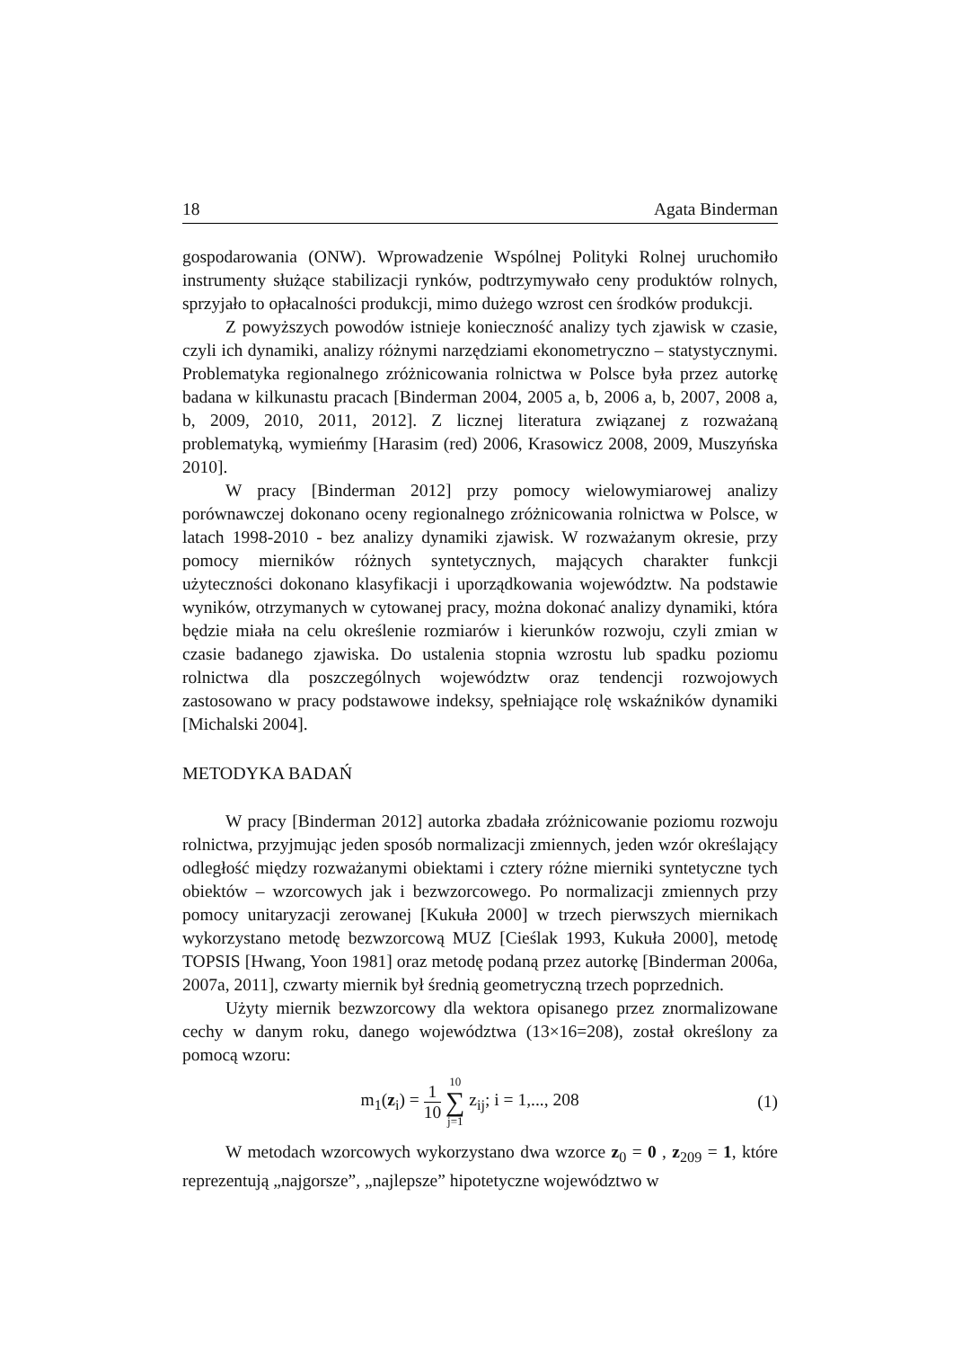18 Agata Binderman
gospodarowania (ONW). Wprowadzenie Wspólnej Polityki Rolnej uruchomiło instrumenty służące stabilizacji rynków, podtrzymywało ceny produktów rolnych, sprzyjało to opłacalności produkcji, mimo dużego wzrost cen środków produkcji.
Z powyższych powodów istnieje konieczność analizy tych zjawisk w czasie, czyli ich dynamiki, analizy różnymi narzędziami ekonometryczno – statystycznymi. Problematyka regionalnego zróżnicowania rolnictwa w Polsce była przez autorkę badana w kilkunastu pracach [Binderman 2004, 2005 a, b, 2006 a, b, 2007, 2008 a, b, 2009, 2010, 2011, 2012]. Z licznej literatura związanej z rozważaną problematyką, wymieńmy [Harasim (red) 2006, Krasowicz 2008, 2009, Muszyńska 2010].
W pracy [Binderman 2012] przy pomocy wielowymiarowej analizy porównawczej dokonano oceny regionalnego zróżnicowania rolnictwa w Polsce, w latach 1998-2010 - bez analizy dynamiki zjawisk. W rozważanym okresie, przy pomocy mierników różnych syntetycznych, mających charakter funkcji użyteczności dokonano klasyfikacji i uporządkowania województw. Na podstawie wyników, otrzymanych w cytowanej pracy, można dokonać analizy dynamiki, która będzie miała na celu określenie rozmiarów i kierunków rozwoju, czyli zmian w czasie badanego zjawiska. Do ustalenia stopnia wzrostu lub spadku poziomu rolnictwa dla poszczególnych województw oraz tendencji rozwojowych zastosowano w pracy podstawowe indeksy, spełniające rolę wskaźników dynamiki [Michalski 2004].
METODYKA BADAŃ
W pracy [Binderman 2012] autorka zbadała zróżnicowanie poziomu rozwoju rolnictwa, przyjmując jeden sposób normalizacji zmiennych, jeden wzór określający odległość między rozważanymi obiektami i cztery różne mierniki syntetyczne tych obiektów – wzorcowych jak i bezwzorcowego. Po normalizacji zmiennych przy pomocy unitaryzacji zerowanej [Kukuła 2000] w trzech pierwszych miernikach wykorzystano metodę bezwzorcową MUZ [Cieślak 1993, Kukuła 2000], metodę TOPSIS [Hwang, Yoon 1981] oraz metodę podaną przez autorkę [Binderman 2006a, 2007a, 2011], czwarty miernik był średnią geometryczną trzech poprzednich.
Użyty miernik bezwzorcowy dla wektora opisanego przez znormalizowane cechy w danym roku, danego województwa (13×16=208), został określony za pomocą wzoru:
m<sub>1</sub>(z<sub>i</sub>) = 1 10 10 ∑ j=1 z<sub>ij</sub>; i = 1,..., 208
(1)
W metodach wzorcowych wykorzystano dwa wzorce z<sub>0</sub> = 0 , z<sub>209</sub> = 1, które reprezentują „najgorsze”, „najlepsze” hipotetyczne województwo w